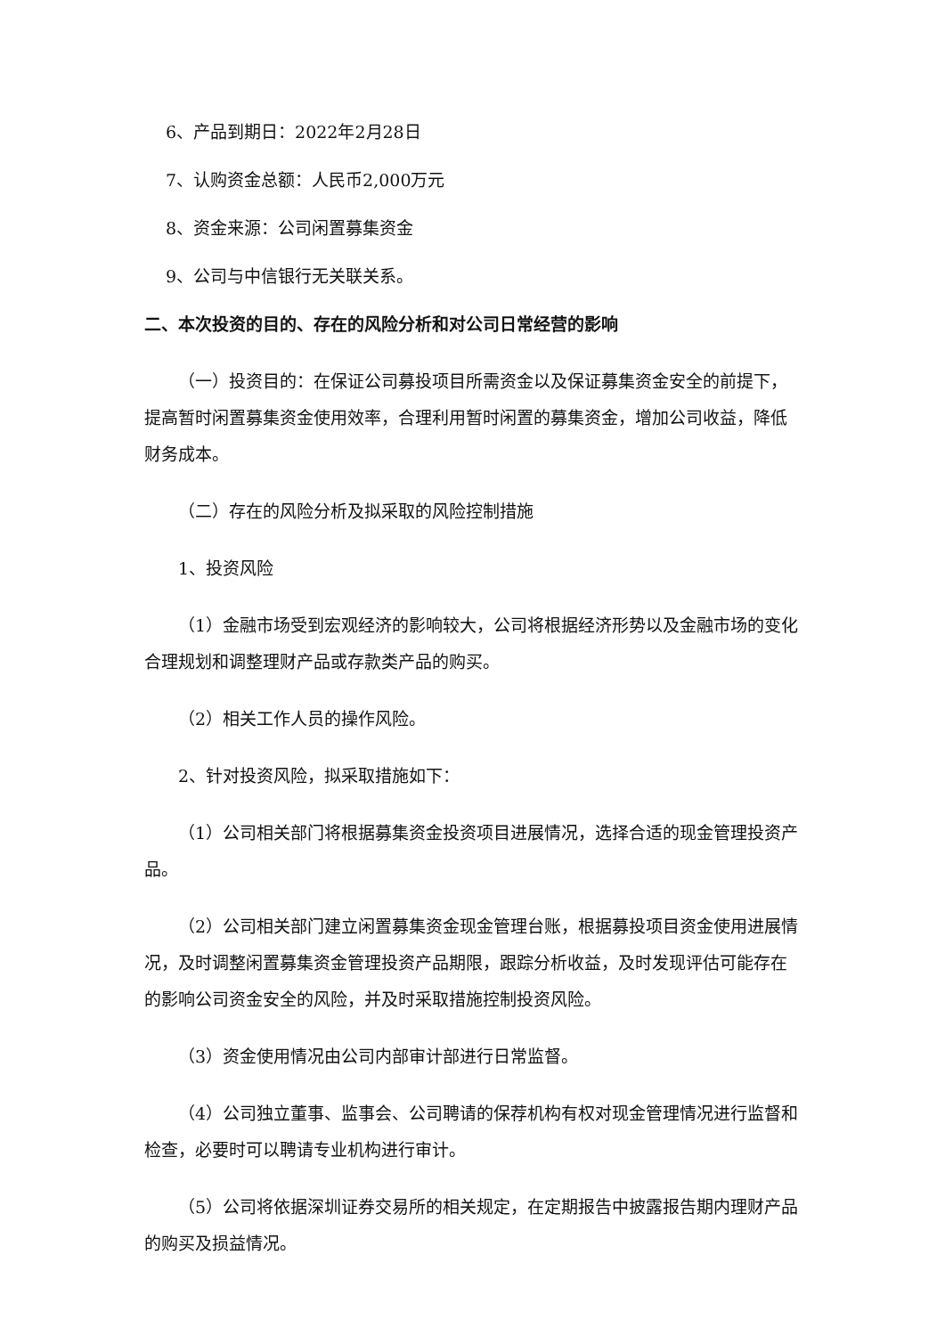6、产品到期日：2022年2月28日
7、认购资金总额：人民币2,000万元
8、资金来源：公司闲置募集资金
9、公司与中信银行无关联关系。
二、本次投资的目的、存在的风险分析和对公司日常经营的影响
（一）投资目的：在保证公司募投项目所需资金以及保证募集资金安全的前提下，提高暂时闲置募集资金使用效率，合理利用暂时闲置的募集资金，增加公司收益，降低财务成本。
（二）存在的风险分析及拟采取的风险控制措施
1、投资风险
（1）金融市场受到宏观经济的影响较大，公司将根据经济形势以及金融市场的变化合理规划和调整理财产品或存款类产品的购买。
（2）相关工作人员的操作风险。
2、针对投资风险，拟采取措施如下：
（1）公司相关部门将根据募集资金投资项目进展情况，选择合适的现金管理投资产品。
（2）公司相关部门建立闲置募集资金现金管理台账，根据募投项目资金使用进展情况，及时调整闲置募集资金管理投资产品期限，跟踪分析收益，及时发现评估可能存在的影响公司资金安全的风险，并及时采取措施控制投资风险。
（3）资金使用情况由公司内部审计部进行日常监督。
（4）公司独立董事、监事会、公司聘请的保荐机构有权对现金管理情况进行监督和检查，必要时可以聘请专业机构进行审计。
（5）公司将依据深圳证券交易所的相关规定，在定期报告中披露报告期内理财产品的购买及损益情况。